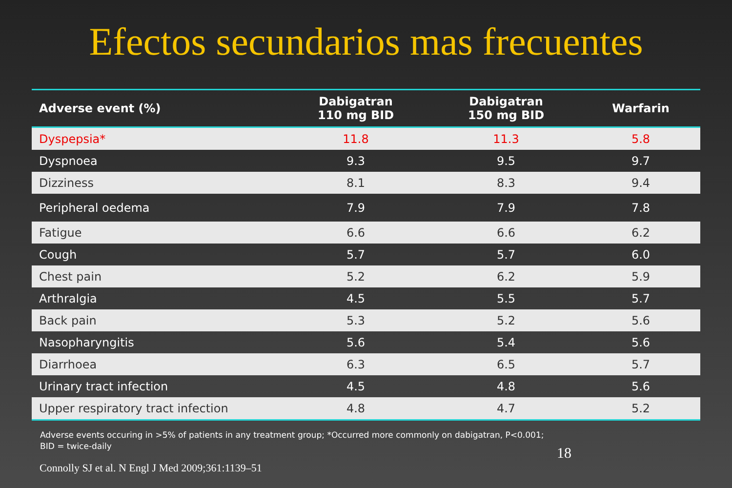Efectos secundarios mas frecuentes
| Adverse event (%) | Dabigatran 110 mg BID | Dabigatran 150 mg BID | Warfarin |
| --- | --- | --- | --- |
| Dyspepsia* | 11.8 | 11.3 | 5.8 |
| Dyspnoea | 9.3 | 9.5 | 9.7 |
| Dizziness | 8.1 | 8.3 | 9.4 |
| Peripheral oedema | 7.9 | 7.9 | 7.8 |
| Fatigue | 6.6 | 6.6 | 6.2 |
| Cough | 5.7 | 5.7 | 6.0 |
| Chest pain | 5.2 | 6.2 | 5.9 |
| Arthralgia | 4.5 | 5.5 | 5.7 |
| Back pain | 5.3 | 5.2 | 5.6 |
| Nasopharyngitis | 5.6 | 5.4 | 5.6 |
| Diarrhoea | 6.3 | 6.5 | 5.7 |
| Urinary tract infection | 4.5 | 4.8 | 5.6 |
| Upper respiratory tract infection | 4.8 | 4.7 | 5.2 |
Adverse events occuring in >5% of patients in any treatment group; *Occurred more commonly on dabigatran, P<0.001;
BID = twice-daily
Connolly SJ et al. N Engl J Med 2009;361:1139–51
18